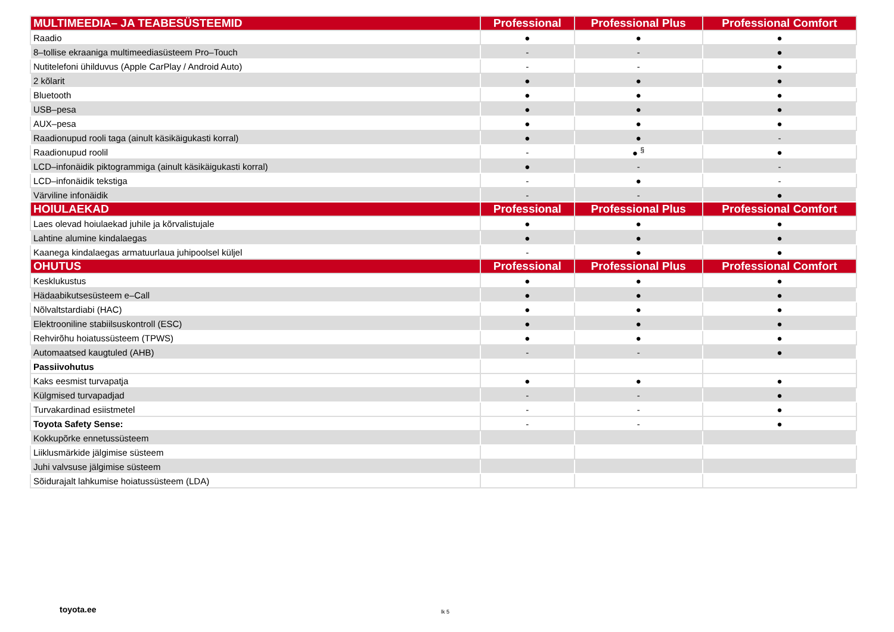| MULTIMEEDIA– JA TEABESÜSTEEMID | Professional | Professional Plus | Professional Comfort |
| --- | --- | --- | --- |
| Raadio | ● | ● | ● |
| 8–tollise ekraaniga multimeediasüsteem Pro–Touch | - | - | ● |
| Nutitelefoni ühilduvus (Apple CarPlay / Android Auto) | - | - | ● |
| 2 kõlarit | ● | ● | ● |
| Bluetooth | ● | ● | ● |
| USB–pesa | ● | ● | ● |
| AUX–pesa | ● | ● | ● |
| Raadionupud rooli taga (ainult käsikäigukasti korral) | ● | ● | - |
| Raadionupud roolil | - | ● <sup>§</sup> | ● |
| LCD–infonäidik piktogrammiga (ainult käsikäigukasti korral) | ● | - | - |
| LCD–infonäidik tekstiga | - | ● | - |
| Värviline infonäidik | - | - | ● |
| HOIULAEKAD | Professional | Professional Plus | Professional Comfort |
| Laes olevad hoiulaekad juhile ja kõrvalistujale | ● | ● | ● |
| Lahtine alumine kindalaegas | ● | ● | ● |
| Kaanega kindalaegas armatuurlaua juhipoolsel küljel | - | ● | ● |
| OHUTUS | Professional | Professional Plus | Professional Comfort |
| Kesklukustus | ● | ● | ● |
| Hädaabikutsesüsteem e–Call | ● | ● | ● |
| Nõlvaltstardiabi (HAC) | ● | ● | ● |
| Elektrooniline stabiilsuskontroll (ESC) | ● | ● | ● |
| Rehvirõhu hoiatussüsteem (TPWS) | ● | ● | ● |
| Automaatsed kaugtuled (AHB) | - | - | ● |
| Passiivohutus | | | |
| Kaks eesmist turvapatja | ● | ● | ● |
| Külgmised turvapadjad | - | - | ● |
| Turvakardinad esiistmetel | - | - | ● |
| Toyota Safety Sense: | - | - | ● |
| Kokkupõrke ennetussüsteem | | | |
| Liiklusmärkide jälgimise süsteem | | | |
| Juhi valvsuse jälgimise süsteem | | | |
| Sõidurajalt lahkumise hoiatussüsteem (LDA) | | | |
toyota.ee lk 5